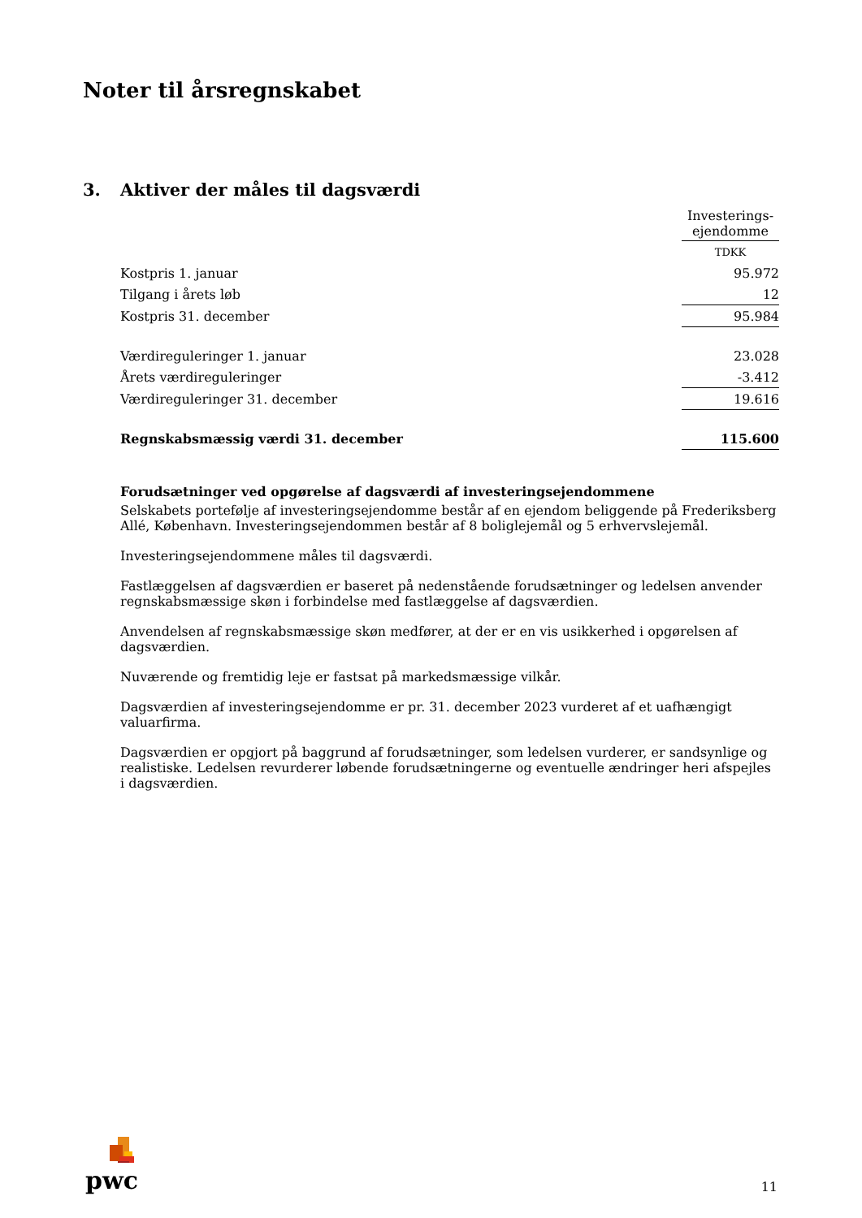Noter til årsregnskabet
3. Aktiver der måles til dagsværdi
| | Investerings- ejendomme |
| --- | --- |
| | TDKK |
| Kostpris 1. januar | 95.972 |
| Tilgang i årets løb | 12 |
| Kostpris 31. december | 95.984 |
| Værdireguleringer 1. januar | 23.028 |
| Årets værdireguleringer | -3.412 |
| Værdireguleringer 31. december | 19.616 |
| Regnskabsmæssig værdi 31. december | 115.600 |
Forudsætninger ved opgørelse af dagsværdi af investeringsejendommene
Selskabets portefølje af investeringsejendomme består af en ejendom beliggende på Frederiksberg Allé, København. Investeringsejendommen består af 8 boliglejemål og 5 erhvervslejemål.
Investeringsejendommene måles til dagsværdi.
Fastlæggelsen af dagsværdien er baseret på nedenstående forudsætninger og ledelsen anvender regnskabsmæssige skøn i forbindelse med fastlæggelse af dagsværdien.
Anvendelsen af regnskabsmæssige skøn medfører, at der er en vis usikkerhed i opgørelsen af dagsværdien.
Nuværende og fremtidig leje er fastsat på markedsmæssige vilkår.
Dagsværdien af investeringsejendomme er pr. 31. december 2023 vurderet af et uafhængigt valuarfirma.
Dagsværdien er opgjort på baggrund af forudsætninger, som ledelsen vurderer, er sandsynlige og realistiske. Ledelsen revurderer løbende forudsætningerne og eventuelle ændringer heri afspejles i dagsværdien.
pwc
11